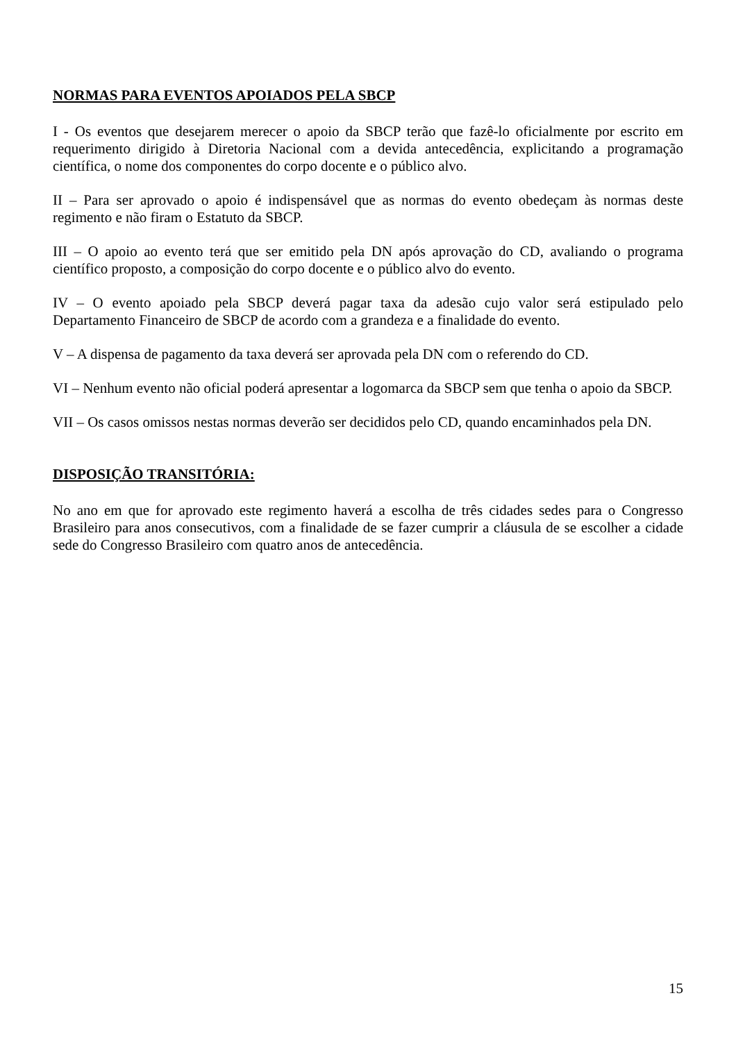NORMAS PARA EVENTOS APOIADOS PELA SBCP
I - Os eventos que desejarem merecer o apoio da SBCP terão que fazê-lo oficialmente por escrito em requerimento dirigido à Diretoria Nacional com a devida antecedência, explicitando a programação científica, o nome dos componentes do corpo docente e o público alvo.
II – Para ser aprovado o apoio é indispensável que as normas do evento obedeçam às normas deste regimento e não firam o Estatuto da SBCP.
III – O apoio ao evento terá que ser emitido pela DN após aprovação do CD, avaliando o programa científico proposto, a composição do corpo docente e o público alvo do evento.
IV – O evento apoiado pela SBCP deverá pagar taxa da adesão cujo valor será estipulado pelo Departamento Financeiro de SBCP de acordo com a grandeza e a finalidade do evento.
V – A dispensa de pagamento da taxa deverá ser aprovada pela DN com o referendo do CD.
VI – Nenhum evento não oficial poderá apresentar a logomarca da SBCP sem que tenha o apoio da SBCP.
VII – Os casos omissos nestas normas deverão ser decididos pelo CD, quando encaminhados pela DN.
DISPOSIÇÃO TRANSITÓRIA:
No ano em que for aprovado este regimento haverá a escolha de três cidades sedes para o Congresso Brasileiro para anos consecutivos, com a finalidade de se fazer cumprir a cláusula de se escolher a cidade sede do Congresso Brasileiro com quatro anos de antecedência.
15